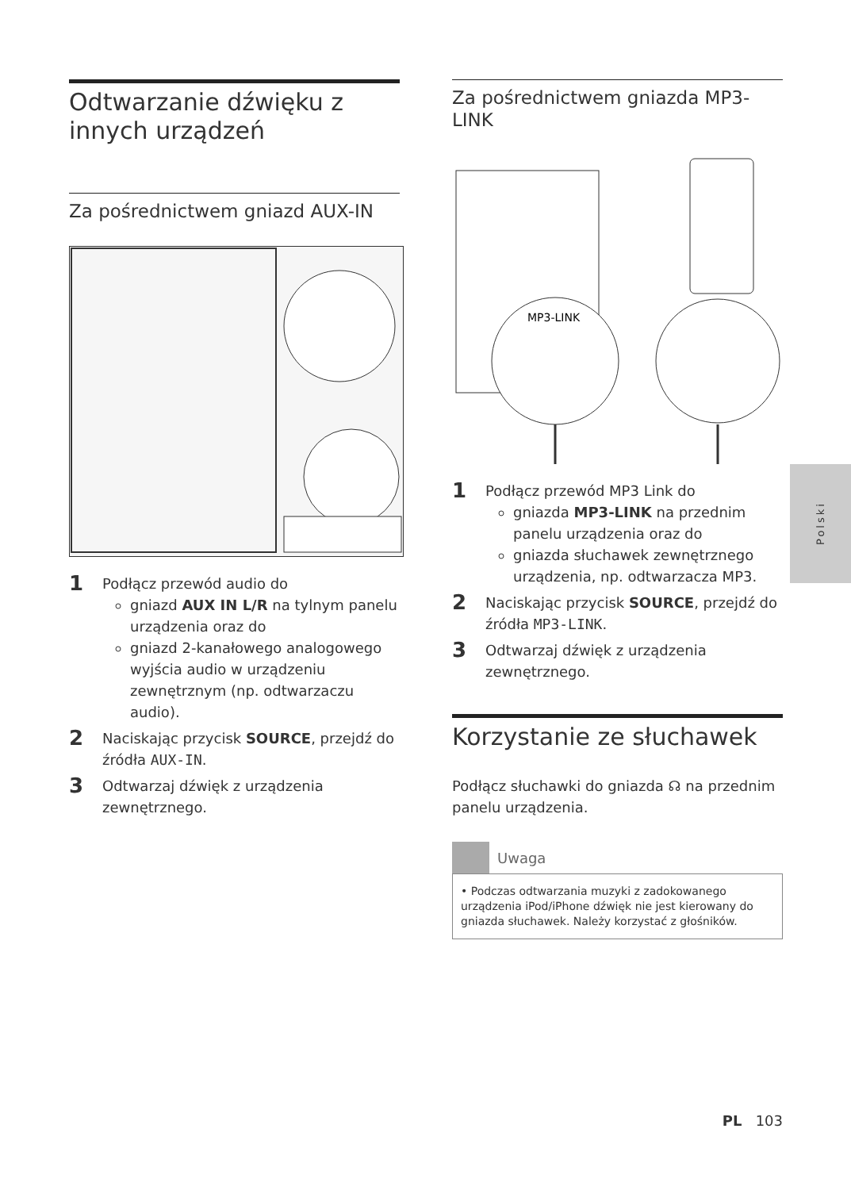Odtwarzanie dźwięku z innych urządzeń
Za pośrednictwem gniazd AUX-IN
1
Podłącz przewód audio do
gniazd AUX IN L/R na tylnym panelu urządzenia oraz do
gniazd 2-kanałowego analogowego wyjścia audio w urządzeniu zewnętrznym (np. odtwarzaczu audio).
2
Naciskając przycisk SOURCE, przejdź do źródła AUX-IN.
3
Odtwarzaj dźwięk z urządzenia zewnętrznego.
Za pośrednictwem gniazda MP3-LINK
MP3-LINK
1
Podłącz przewód MP3 Link do
gniazda MP3-LINK na przednim panelu urządzenia oraz do
gniazda słuchawek zewnętrznego urządzenia, np. odtwarzacza MP3.
2
Naciskając przycisk SOURCE, przejdź do źródła MP3-LINK.
3
Odtwarzaj dźwięk z urządzenia zewnętrznego.
Korzystanie ze słuchawek
Podłącz słuchawki do gniazda ☊ na przednim panelu urządzenia.
Uwaga
• Podczas odtwarzania muzyki z zadokowanego urządzenia iPod/iPhone dźwięk nie jest kierowany do gniazda słuchawek. Należy korzystać z głośników.
Polski
PL 103